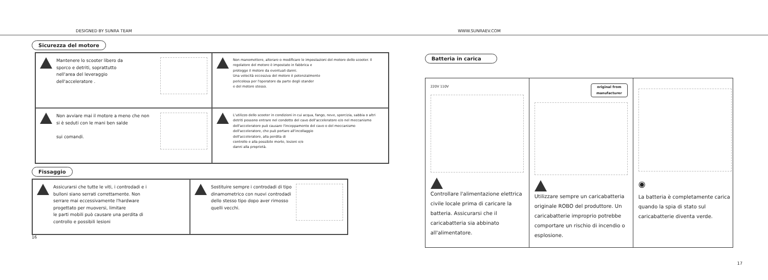DESIGNED BY SUNRA TEAM WWW.SUNRAEV.COM
Sicurezza del motore
Mantenere lo scooter libero da
sporco e detriti, soprattutto
nell'area del leveraggio
dell'acceleratore .
Non manomettere, alterare o modificare le impostazioni del motore dello scooter. Il regolatore del motore è impostato in fabbrica e
protegge il motore da eventuali danni.
Una velocità eccessiva del motore è potenzialmente
pericolosa per l'operatore da parte degli stander
e del motore stesso.
Non avviare mai il motore a meno che non
si è seduti con le mani ben salde
sui comandi.
L'utilizzo dello scooter in condizioni in cui acqua, fango, neve, sporcizia, sabbia o altri detriti possono entrare nel condotto del cavo dell'acceleratore e/o nel meccanismo dell'acceleratore può causare l'inceppamento del cavo o del meccanismo dell'acceleratore, che può portare all'incollaggio
dell'acceleratore, alla perdita di
controllo e alla possibile morte, lesioni e/o
danni alla proprietà.
Fissaggio
Assicurarsi che tutte le viti, i controdadi e i
bulloni siano serrati correttamente. Non
serrare mai eccessivamente l'hardware
progettato per muoversi, limitare
le parti mobili può causare una perdita di
controllo e possibili lesioni
Sostituire sempre i controdadi di tipo
dinamometrico con nuovi controdadi
dello stesso tipo dopo aver rimosso
quelli vecchi.
16
Batteria in carica
220V 110V
Controllare l'alimentazione elettrica civile locale prima di caricare la batteria. Assicurarsi che il caricabatteria sia abbinato all'alimentatore.
original from manufacturer
Utilizzare sempre un caricabatteria originale ROBO del produttore. Un caricabatterie improprio potrebbe comportare un rischio di incendio o esplosione.
◉
La batteria è completamente carica quando la spia di stato sul caricabatterie diventa verde.
17